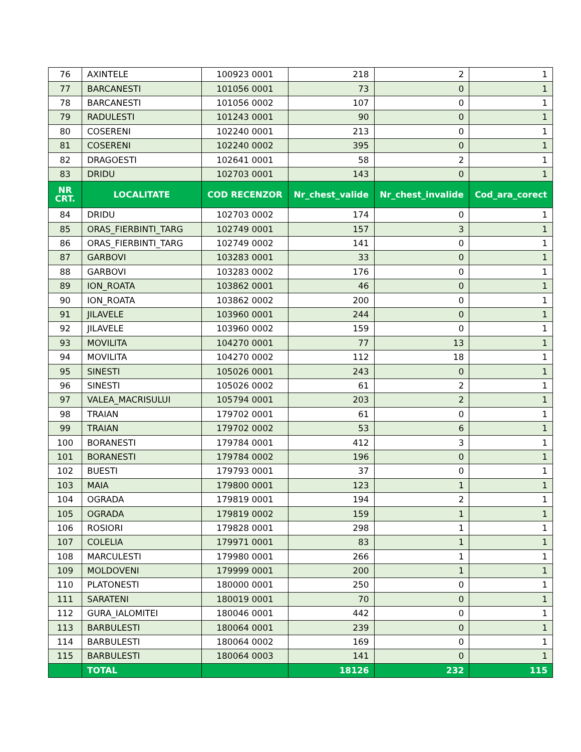| 76 | AXINTELE | 100923 0001 | 218 | 2 | 1 |
| 77 | BARCANESTI | 101056 0001 | 73 | 0 | 1 |
| 78 | BARCANESTI | 101056 0002 | 107 | 0 | 1 |
| 79 | RADULESTI | 101243 0001 | 90 | 0 | 1 |
| 80 | COSERENI | 102240 0001 | 213 | 0 | 1 |
| 81 | COSERENI | 102240 0002 | 395 | 0 | 1 |
| 82 | DRAGOESTI | 102641 0001 | 58 | 2 | 1 |
| 83 | DRIDU | 102703 0001 | 143 | 0 | 1 |
| NR CRT. | LOCALITATE | COD RECENZOR | Nr_chest_valide | Nr_chest_invalide | Cod_ara_corect |
| 84 | DRIDU | 102703 0002 | 174 | 0 | 1 |
| 85 | ORAS_FIERBINTI_TARG | 102749 0001 | 157 | 3 | 1 |
| 86 | ORAS_FIERBINTI_TARG | 102749 0002 | 141 | 0 | 1 |
| 87 | GARBOVI | 103283 0001 | 33 | 0 | 1 |
| 88 | GARBOVI | 103283 0002 | 176 | 0 | 1 |
| 89 | ION_ROATA | 103862 0001 | 46 | 0 | 1 |
| 90 | ION_ROATA | 103862 0002 | 200 | 0 | 1 |
| 91 | JILAVELE | 103960 0001 | 244 | 0 | 1 |
| 92 | JILAVELE | 103960 0002 | 159 | 0 | 1 |
| 93 | MOVILITA | 104270 0001 | 77 | 13 | 1 |
| 94 | MOVILITA | 104270 0002 | 112 | 18 | 1 |
| 95 | SINESTI | 105026 0001 | 243 | 0 | 1 |
| 96 | SINESTI | 105026 0002 | 61 | 2 | 1 |
| 97 | VALEA_MACRISULUI | 105794 0001 | 203 | 2 | 1 |
| 98 | TRAIAN | 179702 0001 | 61 | 0 | 1 |
| 99 | TRAIAN | 179702 0002 | 53 | 6 | 1 |
| 100 | BORANESTI | 179784 0001 | 412 | 3 | 1 |
| 101 | BORANESTI | 179784 0002 | 196 | 0 | 1 |
| 102 | BUESTI | 179793 0001 | 37 | 0 | 1 |
| 103 | MAIA | 179800 0001 | 123 | 1 | 1 |
| 104 | OGRADA | 179819 0001 | 194 | 2 | 1 |
| 105 | OGRADA | 179819 0002 | 159 | 1 | 1 |
| 106 | ROSIORI | 179828 0001 | 298 | 1 | 1 |
| 107 | COLELIA | 179971 0001 | 83 | 1 | 1 |
| 108 | MARCULESTI | 179980 0001 | 266 | 1 | 1 |
| 109 | MOLDOVENI | 179999 0001 | 200 | 1 | 1 |
| 110 | PLATONESTI | 180000 0001 | 250 | 0 | 1 |
| 111 | SARATENI | 180019 0001 | 70 | 0 | 1 |
| 112 | GURA_IALOMITEI | 180046 0001 | 442 | 0 | 1 |
| 113 | BARBULESTI | 180064 0001 | 239 | 0 | 1 |
| 114 | BARBULESTI | 180064 0002 | 169 | 0 | 1 |
| 115 | BARBULESTI | 180064 0003 | 141 | 0 | 1 |
| | TOTAL | | 18126 | 232 | 115 |